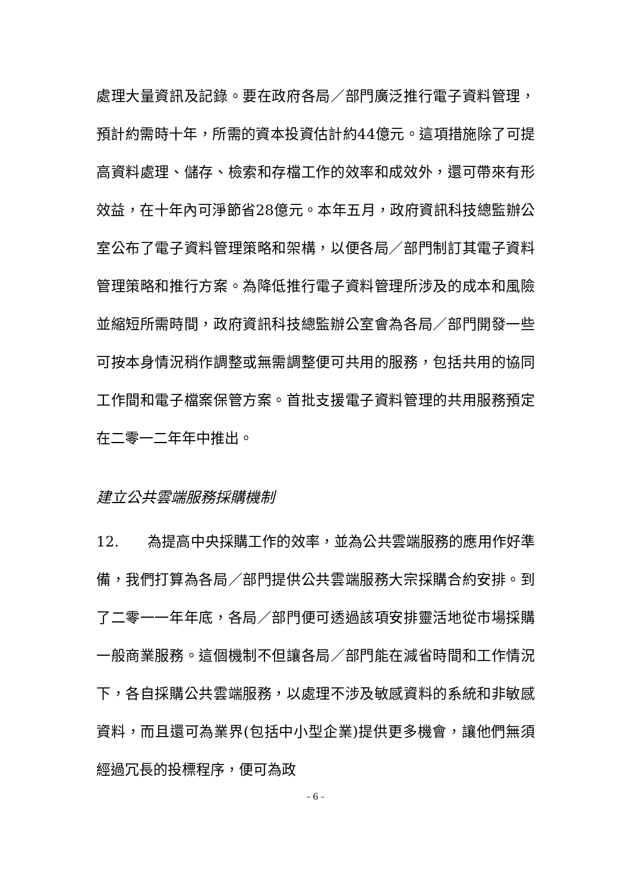處理大量資訊及記錄。要在政府各局／部門廣泛推行電子資料管理，預計約需時十年，所需的資本投資估計約44億元。這項措施除了可提高資料處理、儲存、檢索和存檔工作的效率和成效外，還可帶來有形效益，在十年內可淨節省28億元。本年五月，政府資訊科技總監辦公室公布了電子資料管理策略和架構，以便各局／部門制訂其電子資料管理策略和推行方案。為降低推行電子資料管理所涉及的成本和風險並縮短所需時間，政府資訊科技總監辦公室會為各局／部門開發一些可按本身情況稍作調整或無需調整便可共用的服務，包括共用的協同工作間和電子檔案保管方案。首批支援電子資料管理的共用服務預定在二零一二年年中推出。
建立公共雲端服務採購機制
12. 為提高中央採購工作的效率，並為公共雲端服務的應用作好準備，我們打算為各局／部門提供公共雲端服務大宗採購合約安排。到了二零一一年年底，各局／部門便可透過該項安排靈活地從市場採購一般商業服務。這個機制不但讓各局／部門能在減省時間和工作情況下，各自採購公共雲端服務，以處理不涉及敏感資料的系統和非敏感資料，而且還可為業界(包括中小型企業)提供更多機會，讓他們無須經過冗長的投標程序，便可為政
- 6 -